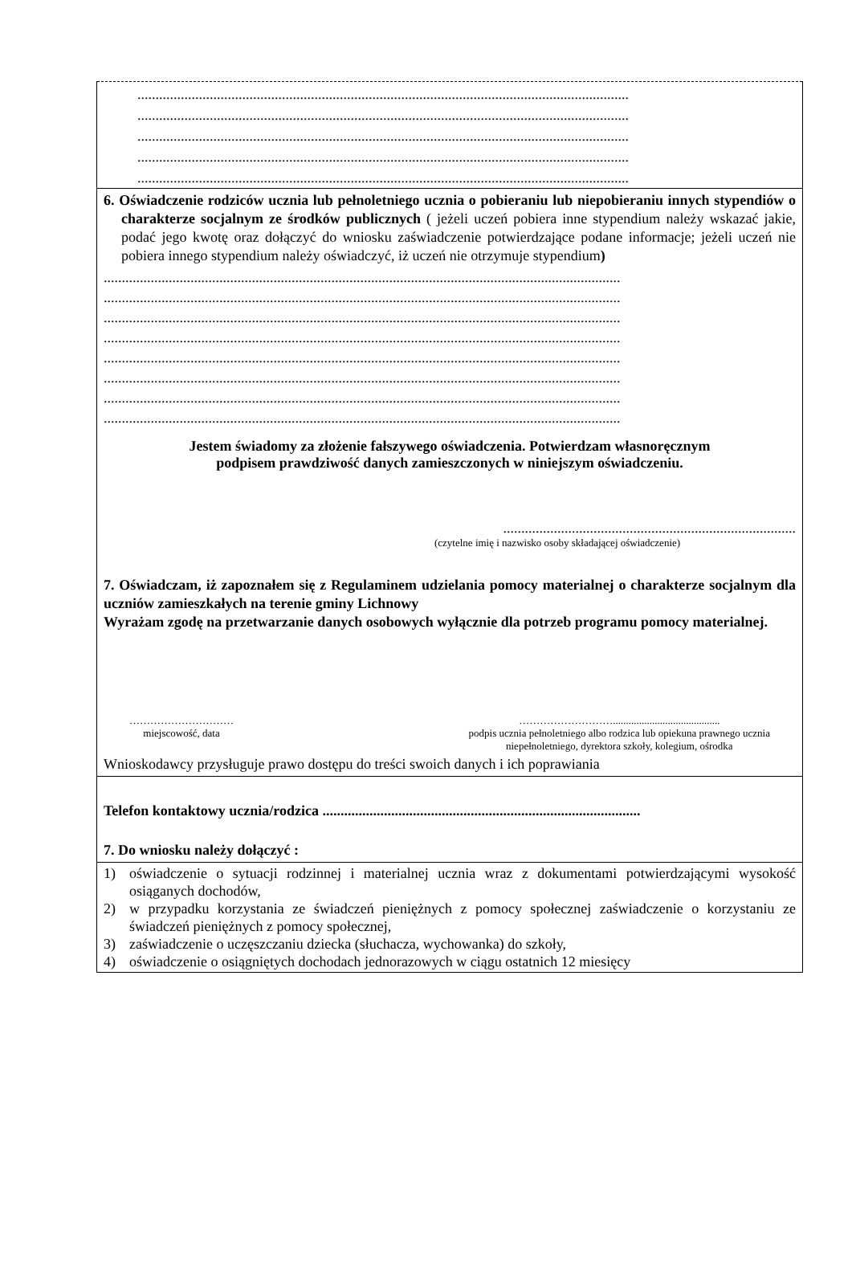........................................................................................................................................
........................................................................................................................................
........................................................................................................................................
........................................................................................................................................
........................................................................................................................................
6. Oświadczenie rodziców ucznia lub pełnoletniego ucznia o pobieraniu lub niepobieraniu innych stypendiów o charakterze socjalnym ze środków publicznych ( jeżeli uczeń pobiera inne stypendium należy wskazać jakie, podać jego kwotę oraz dołączyć do wniosku zaświadczenie potwierdzające podane informacje; jeżeli uczeń nie pobiera innego stypendium należy oświadczyć, iż uczeń nie otrzymuje stypendium)
...............................................................................................................................................
...............................................................................................................................................
...............................................................................................................................................
...............................................................................................................................................
...............................................................................................................................................
...............................................................................................................................................
...............................................................................................................................................
...............................................................................................................................................
Jestem świadomy za złożenie fałszywego oświadczenia. Potwierdzam własnoręcznym
podpisem prawdziwość danych zamieszczonych w niniejszym oświadczeniu.
.................................................................................
(czytelne imię i nazwisko osoby składającej oświadczenie)
7. Oświadczam, iż zapoznałem się z Regulaminem udzielania pomocy materialnej o charakterze socjalnym dla uczniów zamieszkałych na terenie gminy Lichnowy
Wyrażam zgodę na przetwarzanie danych osobowych wyłącznie dla potrzeb programu pomocy materialnej.
…………………………
miejscowość, data
……………………….........................................
podpis ucznia pełnoletniego albo rodzica lub opiekuna prawnego ucznia
niepełnoletniego, dyrektora szkoły, kolegium, ośrodka
Wnioskodawcy przysługuje prawo dostępu do treści swoich danych i ich poprawiania
Telefon kontaktowy ucznia/rodzica ........................................................................................
7. Do wniosku należy dołączyć :
1) oświadczenie o sytuacji rodzinnej i materialnej ucznia wraz z dokumentami potwierdzającymi wysokość osiąganych dochodów,
2) w przypadku korzystania ze świadczeń pieniężnych z pomocy społecznej zaświadczenie o korzystaniu ze świadczeń pieniężnych z pomocy społecznej,
3) zaświadczenie o uczęszczaniu dziecka (słuchacza, wychowanka) do szkoły,
4) oświadczenie o osiągniętych dochodach jednorazowych w ciągu ostatnich 12 miesięcy